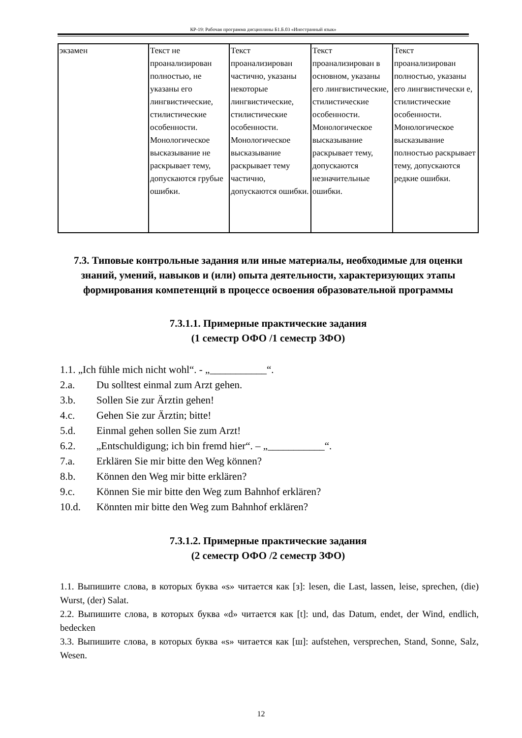КР-19: Рабочая программа дисциплины Б1.Б.03 «Иностранный язык»
| экзамен | Текст не проанализирован полностью, не указаны его лингвистические, стилистические особенности. Монологическое высказывание не раскрывает тему, допускаются грубые ошибки. | Текст проанализирован частично, указаны некоторые лингвистические, стилистические особенности. Монологическое высказывание раскрывает тему частично, допускаются ошибки. | Текст проанализирован в основном, указаны его лингвистические, стилистические особенности. Монологическое высказывание раскрывает тему, допускаются незначительные ошибки. | Текст проанализирован полностью, указаны его лингвистически е, стилистические особенности. Монологическое высказывание полностью раскрывает тему, допускаются редкие ошибки. |
7.3. Типовые контрольные задания или иные материалы, необходимые для оценки знаний, умений, навыков и (или) опыта деятельности, характеризующих этапы формирования компетенций в процессе освоения образовательной программы
7.3.1.1. Примерные практические задания
(1 семестр ОФО /1 семестр ЗФО)
1.1. „Ich fühle mich nicht wohl“. - „___________“.
2.a. Du solltest einmal zum Arzt gehen.
3.b. Sollen Sie zur Ärztin gehen!
4.c. Gehen Sie zur Ärztin; bitte!
5.d. Einmal gehen sollen Sie zum Arzt!
6.2. „Entschuldigung; ich bin fremd hier“. – „___________“.
7.a. Erklären Sie mir bitte den Weg können?
8.b. Können den Weg mir bitte erklären?
9.c. Können Sie mir bitte den Weg zum Bahnhof erklären?
10.d. Könnten mir bitte den Weg zum Bahnhof erklären?
7.3.1.2. Примерные практические задания
(2 семестр ОФО /2 семестр ЗФО)
1.1. Выпишите слова, в которых буква «s» читается как [з]: lesen, die Last, lassen, leise, sprechen, (die) Wurst, (der) Salat.
2.2. Выпишите слова, в которых буква «d» читается как [t]: und, das Datum, endet, der Wind, endlich, bedecken
3.3. Выпишите слова, в которых буква «s» читается как [ш]: aufstehen, versprechen, Stand, Sonne, Salz, Wesen.
12